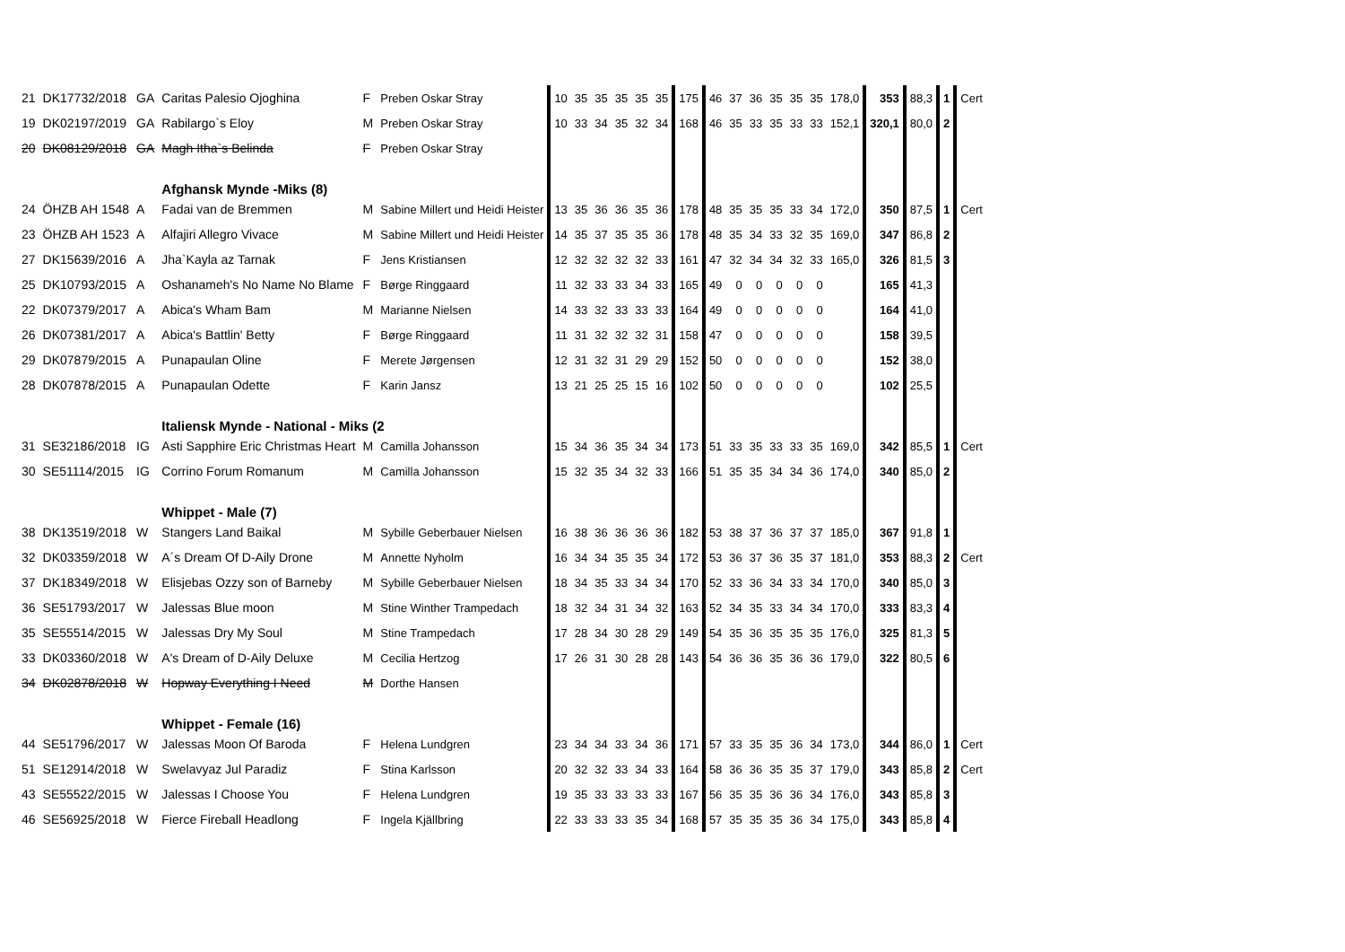| 21 | DK17732/2018 | GA | Caritas Palesio Ojoghina | F | Preben Oskar Stray | 10 | 35 | 35 | 35 | 35 | 35 | 175 | 46 | 37 | 36 | 35 | 35 | 35 | 178,0 | 353 | 88,3 | 1 | Cert |
| 19 | DK02197/2019 | GA | Rabilargo`s Eloy | M | Preben Oskar Stray | 10 | 33 | 34 | 35 | 32 | 34 | 168 | 46 | 35 | 33 | 35 | 33 | 33 | 152,1 | 320,1 | 80,0 | 2 | |
| 20 | DK08129/2018 | GA | Magh Itha`s Belinda | F | Preben Oskar Stray | | | | | | | | | | | | | | | | | | |
| | | | Afghansk Mynde -Miks (8) | | | | | | | | | | | | | | | | | | | | |
| 24 | ÖHZB AH 1548 | A | Fadai van de Bremmen | M | Sabine Millert und Heidi Heister | 13 | 35 | 36 | 36 | 35 | 36 | 178 | 48 | 35 | 35 | 35 | 33 | 34 | 172,0 | 350 | 87,5 | 1 | Cert |
| 23 | ÖHZB AH 1523 | A | Alfajiri Allegro Vivace | M | Sabine Millert und Heidi Heister | 14 | 35 | 37 | 35 | 35 | 36 | 178 | 48 | 35 | 34 | 33 | 32 | 35 | 169,0 | 347 | 86,8 | 2 | |
| 27 | DK15639/2016 | A | Jha`Kayla az Tarnak | F | Jens Kristiansen | 12 | 32 | 32 | 32 | 32 | 33 | 161 | 47 | 32 | 34 | 34 | 32 | 33 | 165,0 | 326 | 81,5 | 3 | |
| 25 | DK10793/2015 | A | Oshanameh's No Name No Blame | F | Børge Ringgaard | 11 | 32 | 33 | 33 | 34 | 33 | 165 | 49 | 0 | 0 | 0 | 0 | 0 | | 165 | 41,3 | | |
| 22 | DK07379/2017 | A | Abica's Wham Bam | M | Marianne Nielsen | 14 | 33 | 32 | 33 | 33 | 33 | 164 | 49 | 0 | 0 | 0 | 0 | 0 | | 164 | 41,0 | | |
| 26 | DK07381/2017 | A | Abica's Battlin' Betty | F | Børge Ringgaard | 11 | 31 | 32 | 32 | 32 | 31 | 158 | 47 | 0 | 0 | 0 | 0 | 0 | | 158 | 39,5 | | |
| 29 | DK07879/2015 | A | Punapaulan Oline | F | Merete Jørgensen | 12 | 31 | 32 | 31 | 29 | 29 | 152 | 50 | 0 | 0 | 0 | 0 | 0 | | 152 | 38,0 | | |
| 28 | DK07878/2015 | A | Punapaulan Odette | F | Karin Jansz | 13 | 21 | 25 | 25 | 15 | 16 | 102 | 50 | 0 | 0 | 0 | 0 | 0 | | 102 | 25,5 | | |
| | | | Italiensk Mynde - National - Miks (2 | | | | | | | | | | | | | | | | | | | | |
| 31 | SE32186/2018 | IG | Asti Sapphire Eric Christmas Heart | M | Camilla Johansson | 15 | 34 | 36 | 35 | 34 | 34 | 173 | 51 | 33 | 35 | 33 | 33 | 35 | 169,0 | 342 | 85,5 | 1 | Cert |
| 30 | SE51114/2015 | IG | Corrino Forum Romanum | M | Camilla Johansson | 15 | 32 | 35 | 34 | 32 | 33 | 166 | 51 | 35 | 35 | 34 | 34 | 36 | 174,0 | 340 | 85,0 | 2 | |
| | | | Whippet - Male (7) | | | | | | | | | | | | | | | | | | | | |
| 38 | DK13519/2018 | W | Stangers Land Baikal | M | Sybille Geberbauer Nielsen | 16 | 38 | 36 | 36 | 36 | 36 | 182 | 53 | 38 | 37 | 36 | 37 | 37 | 185,0 | 367 | 91,8 | 1 | |
| 32 | DK03359/2018 | W | A´s Dream Of D-Aily Drone | M | Annette Nyholm | 16 | 34 | 34 | 35 | 35 | 34 | 172 | 53 | 36 | 37 | 36 | 35 | 37 | 181,0 | 353 | 88,3 | 2 | Cert |
| 37 | DK18349/2018 | W | Elisjebas Ozzy son of Barneby | M | Sybille Geberbauer Nielsen | 18 | 34 | 35 | 33 | 34 | 34 | 170 | 52 | 33 | 36 | 34 | 33 | 34 | 170,0 | 340 | 85,0 | 3 | |
| 36 | SE51793/2017 | W | Jalessas Blue moon | M | Stine Winther Trampedach | 18 | 32 | 34 | 31 | 34 | 32 | 163 | 52 | 34 | 35 | 33 | 34 | 34 | 170,0 | 333 | 83,3 | 4 | |
| 35 | SE55514/2015 | W | Jalessas Dry My Soul | M | Stine Trampedach | 17 | 28 | 34 | 30 | 28 | 29 | 149 | 54 | 35 | 36 | 35 | 35 | 35 | 176,0 | 325 | 81,3 | 5 | |
| 33 | DK03360/2018 | W | A's Dream of D-Aily Deluxe | M | Cecilia Hertzog | 17 | 26 | 31 | 30 | 28 | 28 | 143 | 54 | 36 | 36 | 35 | 36 | 36 | 179,0 | 322 | 80,5 | 6 | |
| 34 | DK02878/2018 | W | Hopway Everything I Need | M | Dorthe Hansen | | | | | | | | | | | | | | | | | | |
| | | | Whippet - Female (16) | | | | | | | | | | | | | | | | | | | | |
| 44 | SE51796/2017 | W | Jalessas Moon Of Baroda | F | Helena Lundgren | 23 | 34 | 34 | 33 | 34 | 36 | 171 | 57 | 33 | 35 | 35 | 36 | 34 | 173,0 | 344 | 86,0 | 1 | Cert |
| 51 | SE12914/2018 | W | Swelavyaz Jul Paradiz | F | Stina Karlsson | 20 | 32 | 32 | 33 | 34 | 33 | 164 | 58 | 36 | 36 | 35 | 35 | 37 | 179,0 | 343 | 85,8 | 2 | Cert |
| 43 | SE55522/2015 | W | Jalessas I Choose You | F | Helena Lundgren | 19 | 35 | 33 | 33 | 33 | 33 | 167 | 56 | 35 | 35 | 36 | 36 | 34 | 176,0 | 343 | 85,8 | 3 | |
| 46 | SE56925/2018 | W | Fierce Fireball Headlong | F | Ingela Kjällbring | 22 | 33 | 33 | 33 | 35 | 34 | 168 | 57 | 35 | 35 | 35 | 36 | 34 | 175,0 | 343 | 85,8 | 4 | |